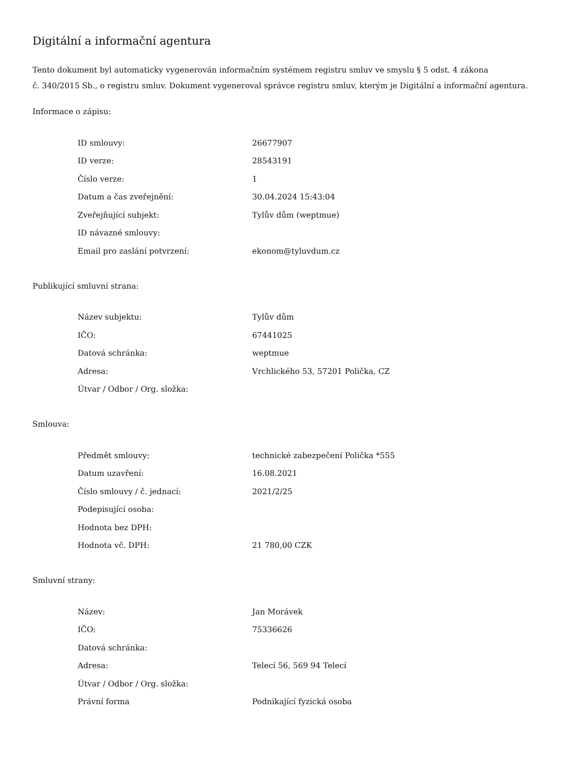Digitální a informační agentura
Tento dokument byl automaticky vygenerován informačním systémem registru smluv ve smyslu § 5 odst. 4 zákona
č. 340/2015 Sb., o registru smluv. Dokument vygeneroval správce registru smluv, kterým je Digitální a informační agentura.
Informace o zápisu:
| ID smlouvy: | 26677907 |
| ID verze: | 28543191 |
| Číslo verze: | 1 |
| Datum a čas zveřejnění: | 30.04.2024 15:43:04 |
| Zveřejňující subjekt: | Tylův dům (weptmue) |
| ID návazné smlouvy: | |
| Email pro zaslání potvrzení: | ekonom@tyluvdum.cz |
Publikující smluvní strana:
| Název subjektu: | Tylův dům |
| IČO: | 67441025 |
| Datová schránka: | weptmue |
| Adresa: | Vrchlického 53, 57201 Polička, CZ |
| Útvar / Odbor / Org. složka: | |
Smlouva:
| Předmět smlouvy: | technické zabezpečení Polička *555 |
| Datum uzavření: | 16.08.2021 |
| Číslo smlouvy / č. jednací: | 2021/2/25 |
| Podepisující osoba: | |
| Hodnota bez DPH: | |
| Hodnota vč. DPH: | 21 780,00 CZK |
Smluvní strany:
| Název: | Jan Morávek |
| IČO: | 75336626 |
| Datová schránka: | |
| Adresa: | Telecí 56, 569 94 Telecí |
| Útvar / Odbor / Org. složka: | |
| Právní forma | Podnikající fyzická osoba |